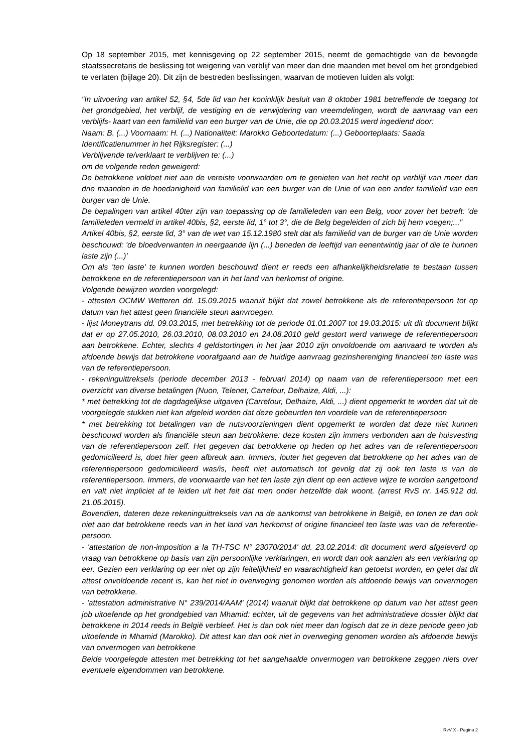Op 18 september 2015, met kennisgeving op 22 september 2015, neemt de gemachtigde van de bevoegde staatssecretaris de beslissing tot weigering van verblijf van meer dan drie maanden met bevel om het grondgebied te verlaten (bijlage 20). Dit zijn de bestreden beslissingen, waarvan de motieven luiden als volgt:
“In uitvoering van artikel 52, §4, 5de lid van het koninklijk besluit van 8 oktober 1981 betreffende de toegang tot het grondgebied, het verblijf, de vestiging en de verwijdering van vreemdelingen, wordt de aanvraag van een verblijfs- kaart van een familielid van een burger van de Unie, die op 20.03.2015 werd ingediend door:
Naam: B. (...) Voornaam: H. (...) Nationaliteit: Marokko Geboortedatum: (...) Geboorteplaats: Saada
Identificatienummer in het Rijksregister: (...)
Verblijvende te/verklaart te verblijven te: (...)
om de volgende reden geweigerd:
De betrokkene voldoet niet aan de vereiste voorwaarden om te genieten van het recht op verblijf van meer dan drie maanden in de hoedanigheid van familielid van een burger van de Unie of van een ander familielid van een burger van de Unie.
De bepalingen van artikel 40ter zijn van toepassing op de familieleden van een Belg, voor zover het betreft: 'de familieleden vermeld in artikel 40bis, §2, eerste lid, 1° tot 3°, die de Belg begeleiden of zich bij hem voegen;..."
Artikel 40bis, §2, eerste lid, 3° van de wet van 15.12.1980 stelt dat als familielid van de burger van de Unie worden beschouwd: 'de bloedverwanten in neergaande lijn (...) beneden de leeftijd van eenentwintig jaar of die te hunnen laste zijn (...)'
Om als 'ten laste' te kunnen worden beschouwd dient er reeds een afhankelijkheidsrelatie te bestaan tussen betrokkene en de referentiepersoon van in het land van herkomst of origine.
Volgende bewijzen worden voorgelegd:
- attesten OCMW Wetteren dd. 15.09.2015 waaruit blijkt dat zowel betrokkene als de referentiepersoon tot op datum van het attest geen financiële steun aanvroegen.
- lijst Moneytrans dd. 09.03.2015, met betrekking tot de periode 01.01.2007 tot 19.03.2015: uit dit document blijkt dat er op 27.05.2010, 26.03.2010, 08.03.2010 en 24.08.2010 geld gestort werd vanwege de referentiepersoon aan betrokkene. Echter, slechts 4 geldstortingen in het jaar 2010 zijn onvoldoende om aanvaard te worden als afdoende bewijs dat betrokkene voorafgaand aan de huidige aanvraag gezinshereniging financieel ten laste was van de referentiepersoon.
- rekeninguittreksels (periode december 2013 - februari 2014) op naam van de referentiepersoon met een overzicht van diverse betalingen (Nuon, Telenet, Carrefour, Delhaize, Aldi, ...):
* met betrekking tot de dagdagelijkse uitgaven (Carrefour, Delhaize, Aldi, ...) dient opgemerkt te worden dat uit de voorgelegde stukken niet kan afgeleid worden dat deze gebeurden ten voordele van de referentiepersoon
* met betrekking tot betalingen van de nutsvoorzieningen dient opgemerkt te worden dat deze niet kunnen beschouwd worden als financiële steun aan betrokkene: deze kosten zijn immers verbonden aan de huisvesting van de referentiepersoon zelf. Het gegeven dat betrokkene op heden op het adres van de referentiepersoon gedomicilieerd is, doet hier geen afbreuk aan. Immers, louter het gegeven dat betrokkene op het adres van de referentiepersoon gedomicilieerd was/is, heeft niet automatisch tot gevolg dat zij ook ten laste is van de referentiepersoon. Immers, de voorwaarde van het ten laste zijn dient op een actieve wijze te worden aangetoond en valt niet impliciet af te leiden uit het feit dat men onder hetzelfde dak woont. (arrest RvS nr. 145.912 dd. 21.05.2015).
Bovendien, dateren deze rekeninguittreksels van na de aankomst van betrokkene in België, en tonen ze dan ook niet aan dat betrokkene reeds van in het land van herkomst of origine financieel ten laste was van de referentie-persoon.
- 'attestation de non-imposition a la TH-TSC N° 23070/2014' dd. 23.02.2014: dit document werd afgeleverd op vraag van betrokkene op basis van zijn persoonlijke verklaringen, en wordt dan ook aanzien als een verklaring op eer. Gezien een verklaring op eer niet op zijn feitelijkheid en waarachtigheid kan getoetst worden, en gelet dat dit attest onvoldoende recent is, kan het niet in overweging genomen worden als afdoende bewijs van onvermogen van betrokkene.
- 'attestation administrative N° 239/2014/AAM' (2014) waaruit blijkt dat betrokkene op datum van het attest geen job uitoefende op het grondgebied van Mhamid: echter, uit de gegevens van het administratieve dossier blijkt dat betrokkene in 2014 reeds in België verbleef. Het is dan ook niet meer dan logisch dat ze in deze periode geen job uitoefende in Mhamid (Marokko). Dit attest kan dan ook niet in overweging genomen worden als afdoende bewijs van onvermogen van betrokkene
Beide voorgelegde attesten met betrekking tot het aangehaalde onvermogen van betrokkene zeggen niets over eventuele eigendommen van betrokkene.
RvV X - Pagina 2